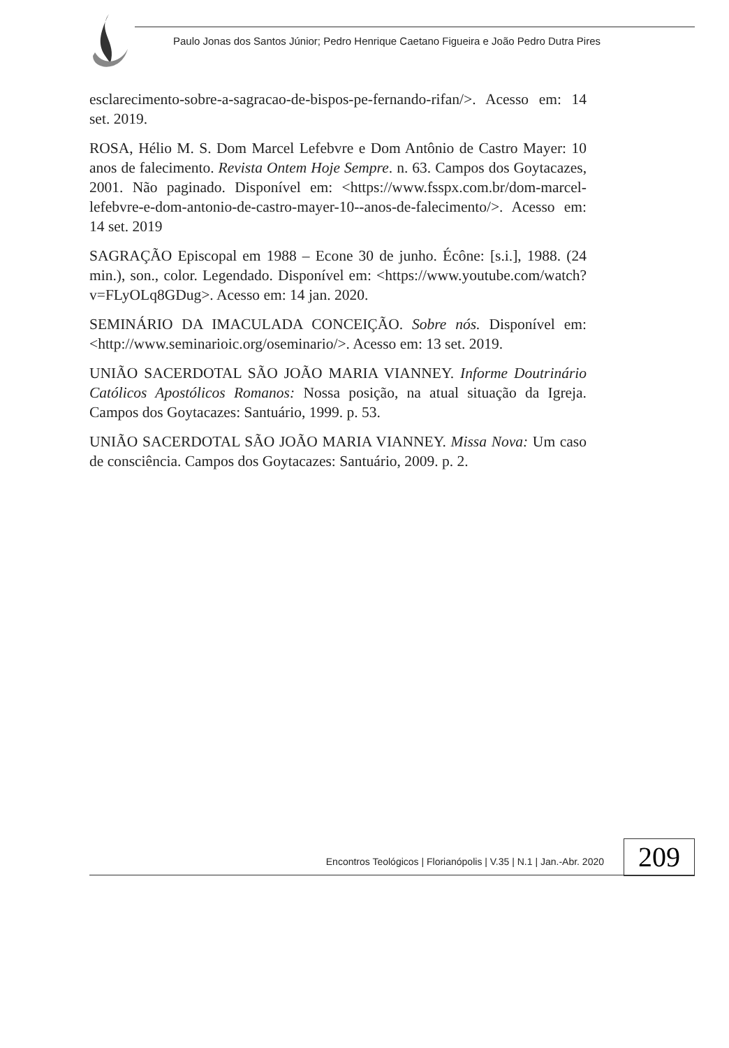Paulo Jonas dos Santos Júnior; Pedro Henrique Caetano Figueira e João Pedro Dutra Pires
esclarecimento-sobre-a-sagracao-de-bispos-pe-fernando-rifan/>. Acesso em: 14 set. 2019.
ROSA, Hélio M. S. Dom Marcel Lefebvre e Dom Antônio de Castro Mayer: 10 anos de falecimento. Revista Ontem Hoje Sempre. n. 63. Campos dos Goytacazes, 2001. Não paginado. Disponível em: <https://www.fsspx.com.br/dom-marcel-lefebvre-e-dom-antonio-de-castro-mayer-10--anos-de-falecimento/>. Acesso em: 14 set. 2019
SAGRAÇÃO Episcopal em 1988 – Econe 30 de junho. Écône: [s.i.], 1988. (24 min.), son., color. Legendado. Disponível em: <https://www.youtube.com/watch?v=FLyOLq8GDug>. Acesso em: 14 jan. 2020.
SEMINÁRIO DA IMACULADA CONCEIÇÃO. Sobre nós. Disponível em: <http://www.seminarioic.org/oseminario/>. Acesso em: 13 set. 2019.
UNIÃO SACERDOTAL SÃO JOÃO MARIA VIANNEY. Informe Doutrinário Católicos Apostólicos Romanos: Nossa posição, na atual situação da Igreja. Campos dos Goytacazes: Santuário, 1999. p. 53.
UNIÃO SACERDOTAL SÃO JOÃO MARIA VIANNEY. Missa Nova: Um caso de consciência. Campos dos Goytacazes: Santuário, 2009. p. 2.
Encontros Teológicos | Florianópolis | V.35 | N.1 | Jan.-Abr. 2020 209